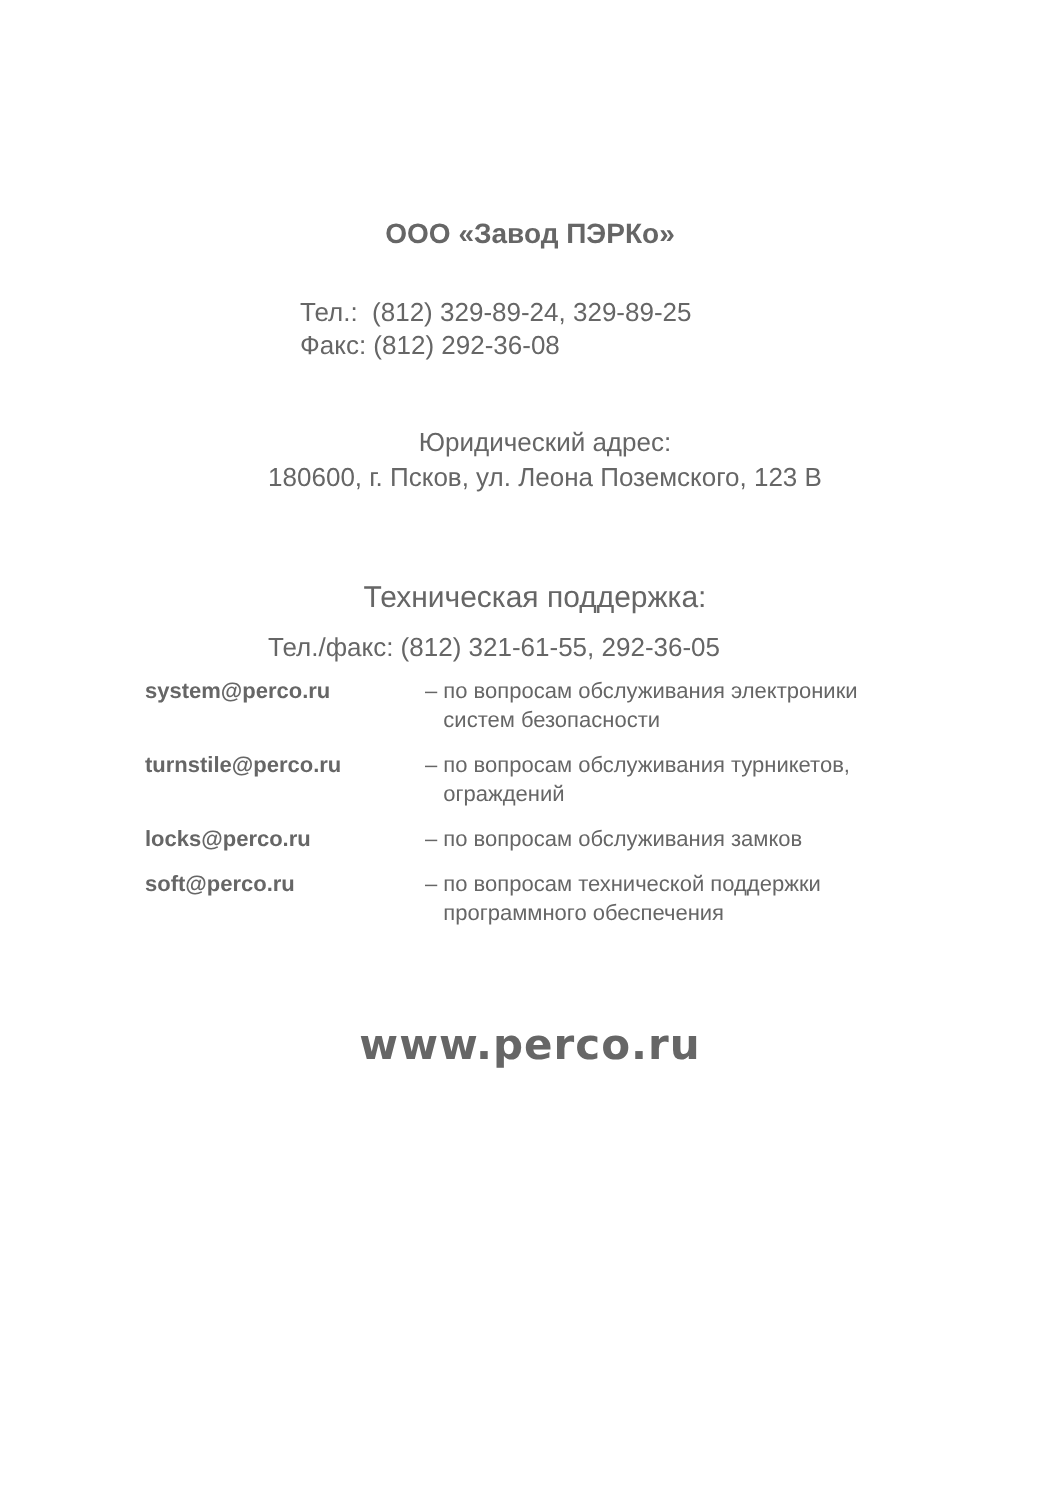ООО «Завод ПЭРКо»
Тел.: (812) 329-89-24, 329-89-25
Факс: (812) 292-36-08
Юридический адрес:
180600, г. Псков, ул. Леона Поземского, 123 В
Техническая поддержка:
Тел./факс: (812) 321-61-55, 292-36-05
| system@perco.ru | – по вопросам обслуживания электроники систем безопасности |
| turnstile@perco.ru | – по вопросам обслуживания турникетов, ограждений |
| locks@perco.ru | – по вопросам обслуживания замков |
| soft@perco.ru | – по вопросам технической поддержки программного обеспечения |
www.perco.ru